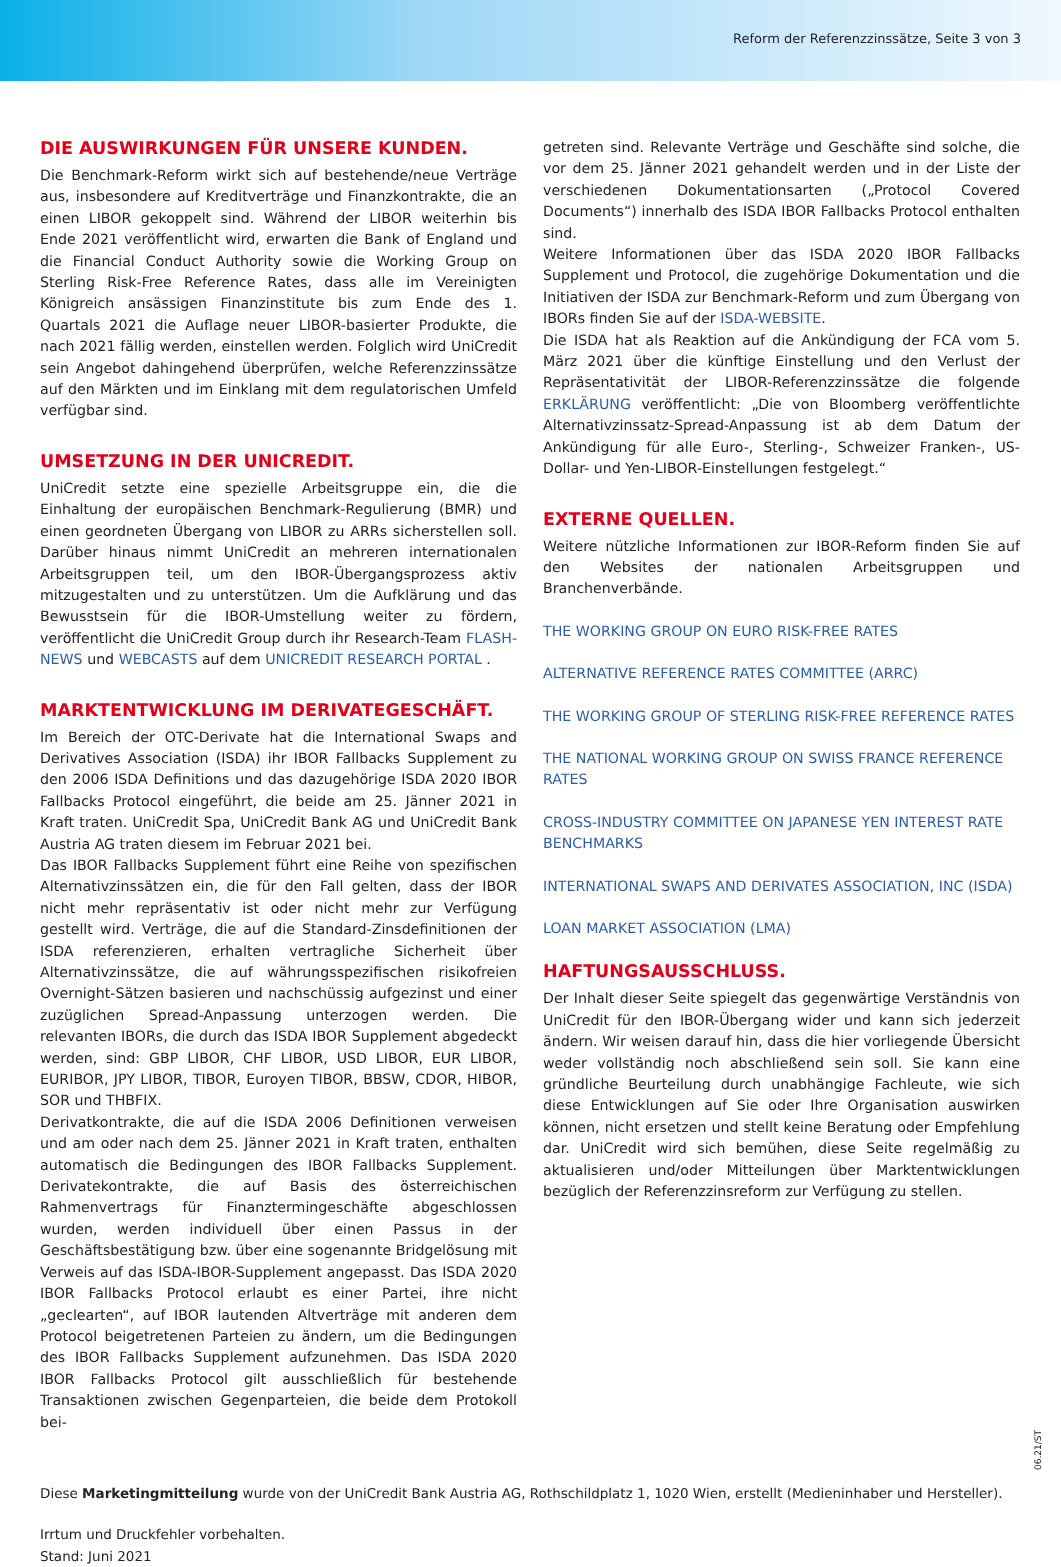Reform der Referenzzinssätze, Seite 3 von 3
DIE AUSWIRKUNGEN FÜR UNSERE KUNDEN.
Die Benchmark-Reform wirkt sich auf bestehende/neue Verträge aus, insbesondere auf Kreditverträge und Finanzkontrakte, die an einen LIBOR gekoppelt sind. Während der LIBOR weiterhin bis Ende 2021 veröffentlicht wird, erwarten die Bank of England und die Financial Conduct Authority sowie die Working Group on Sterling Risk-Free Reference Rates, dass alle im Vereinigten Königreich ansässigen Finanzinstitute bis zum Ende des 1. Quartals 2021 die Auflage neuer LIBOR-basierter Produkte, die nach 2021 fällig werden, einstellen werden. Folglich wird UniCredit sein Angebot dahingehend überprüfen, welche Referenzzinssätze auf den Märkten und im Einklang mit dem regulatorischen Umfeld verfügbar sind.
UMSETZUNG IN DER UNICREDIT.
UniCredit setzte eine spezielle Arbeitsgruppe ein, die die Einhaltung der europäischen Benchmark-Regulierung (BMR) und einen geordneten Übergang von LIBOR zu ARRs sicherstellen soll. Darüber hinaus nimmt UniCredit an mehreren internationalen Arbeitsgruppen teil, um den IBOR-Übergangsprozess aktiv mitzugestalten und zu unterstützen. Um die Aufklärung und das Bewusstsein für die IBOR-Umstellung weiter zu fördern, veröffentlicht die UniCredit Group durch ihr Research-Team FLASH-NEWS und WEBCASTS auf dem UNICREDIT RESEARCH PORTAL .
MARKTENTWICKLUNG IM DERIVATEGESCHÄFT.
Im Bereich der OTC-Derivate hat die International Swaps and Derivatives Association (ISDA) ihr IBOR Fallbacks Supplement zu den 2006 ISDA Definitions und das dazugehörige ISDA 2020 IBOR Fallbacks Protocol eingeführt, die beide am 25. Jänner 2021 in Kraft traten. UniCredit Spa, UniCredit Bank AG und UniCredit Bank Austria AG traten diesem im Februar 2021 bei.
Das IBOR Fallbacks Supplement führt eine Reihe von spezifischen Alternativzinssätzen ein, die für den Fall gelten, dass der IBOR nicht mehr repräsentativ ist oder nicht mehr zur Verfügung gestellt wird. Verträge, die auf die Standard-Zinsdefinitionen der ISDA referenzieren, erhalten vertragliche Sicherheit über Alternativzinssätze, die auf währungsspezifischen risikofreien Overnight-Sätzen basieren und nachschüssig aufgezinst und einer zuzüglichen Spread-Anpassung unterzogen werden. Die relevanten IBORs, die durch das ISDA IBOR Supplement abgedeckt werden, sind: GBP LIBOR, CHF LIBOR, USD LIBOR, EUR LIBOR, EURIBOR, JPY LIBOR, TIBOR, Euroyen TIBOR, BBSW, CDOR, HIBOR, SOR und THBFIX.
Derivatkontrakte, die auf die ISDA 2006 Definitionen verweisen und am oder nach dem 25. Jänner 2021 in Kraft traten, enthalten automatisch die Bedingungen des IBOR Fallbacks Supplement. Derivatekontrakte, die auf Basis des österreichischen Rahmenvertrags für Finanztermingeschäfte abgeschlossen wurden, werden individuell über einen Passus in der Geschäftsbestätigung bzw. über eine sogenannte Bridgelösung mit Verweis auf das ISDA-IBOR-Supplement angepasst. Das ISDA 2020 IBOR Fallbacks Protocol erlaubt es einer Partei, ihre nicht „geclearten“, auf IBOR lautenden Altverträge mit anderen dem Protocol beigetretenen Parteien zu ändern, um die Bedingungen des IBOR Fallbacks Supplement aufzunehmen. Das ISDA 2020 IBOR Fallbacks Protocol gilt ausschließlich für bestehende Transaktionen zwischen Gegenparteien, die beide dem Protokoll bei-
getreten sind. Relevante Verträge und Geschäfte sind solche, die vor dem 25. Jänner 2021 gehandelt werden und in der Liste der verschiedenen Dokumentationsarten („Protocol Covered Documents“) innerhalb des ISDA IBOR Fallbacks Protocol enthalten sind.
Weitere Informationen über das ISDA 2020 IBOR Fallbacks Supplement und Protocol, die zugehörige Dokumentation und die Initiativen der ISDA zur Benchmark-Reform und zum Übergang von IBORs finden Sie auf der ISDA-WEBSITE.
Die ISDA hat als Reaktion auf die Ankündigung der FCA vom 5. März 2021 über die künftige Einstellung und den Verlust der Repräsentativität der LIBOR-Referenzzinssätze die folgende ERKLÄRUNG veröffentlicht: „Die von Bloomberg veröffentlichte Alternativzinssatz-Spread-Anpassung ist ab dem Datum der Ankündigung für alle Euro-, Sterling-, Schweizer Franken-, US-Dollar- und Yen-LIBOR-Einstellungen festgelegt.“
EXTERNE QUELLEN.
Weitere nützliche Informationen zur IBOR-Reform finden Sie auf den Websites der nationalen Arbeitsgruppen und Branchenverbände.
THE WORKING GROUP ON EURO RISK-FREE RATES
ALTERNATIVE REFERENCE RATES COMMITTEE (ARRC)
THE WORKING GROUP OF STERLING RISK-FREE REFERENCE RATES
THE NATIONAL WORKING GROUP ON SWISS FRANCE REFERENCE RATES
CROSS-INDUSTRY COMMITTEE ON JAPANESE YEN INTEREST RATE BENCHMARKS
INTERNATIONAL SWAPS AND DERIVATES ASSOCIATION, INC (ISDA)
LOAN MARKET ASSOCIATION (LMA)
HAFTUNGSAUSSCHLUSS.
Der Inhalt dieser Seite spiegelt das gegenwärtige Verständnis von UniCredit für den IBOR-Übergang wider und kann sich jederzeit ändern. Wir weisen darauf hin, dass die hier vorliegende Übersicht weder vollständig noch abschließend sein soll. Sie kann eine gründliche Beurteilung durch unabhängige Fachleute, wie sich diese Entwicklungen auf Sie oder Ihre Organisation auswirken können, nicht ersetzen und stellt keine Beratung oder Empfehlung dar. UniCredit wird sich bemühen, diese Seite regelmäßig zu aktualisieren und/oder Mitteilungen über Marktentwicklungen bezüglich der Referenzzinsreform zur Verfügung zu stellen.
Diese Marketingmitteilung wurde von der UniCredit Bank Austria AG, Rothschildplatz 1, 1020 Wien, erstellt (Medieninhaber und Hersteller).
Irrtum und Druckfehler vorbehalten.
Stand: Juni 2021
06.21/ST